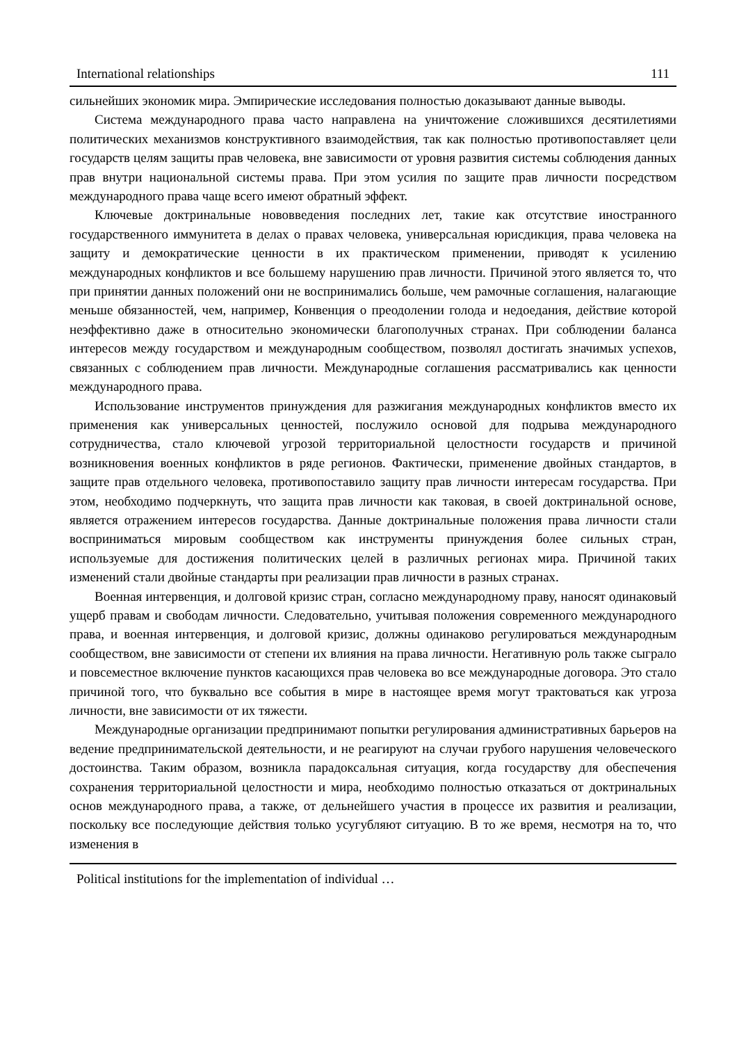International relationships 111
сильнейших экономик мира. Эмпирические исследования полностью доказывают данные выводы.
Система международного права часто направлена на уничтожение сложившихся десятилетиями политических механизмов конструктивного взаимодействия, так как полностью противопоставляет цели государств целям защиты прав человека, вне зависимости от уровня развития системы соблюдения данных прав внутри национальной системы права. При этом усилия по защите прав личности посредством международного права чаще всего имеют обратный эффект.
Ключевые доктринальные нововведения последних лет, такие как отсутствие иностранного государственного иммунитета в делах о правах человека, универсальная юрисдикция, права человека на защиту и демократические ценности в их практическом применении, приводят к усилению международных конфликтов и все большему нарушению прав личности. Причиной этого является то, что при принятии данных положений они не воспринимались больше, чем рамочные соглашения, налагающие меньше обязанностей, чем, например, Конвенция о преодолении голода и недоедания, действие которой неэффективно даже в относительно экономически благополучных странах. При соблюдении баланса интересов между государством и международным сообществом, позволял достигать значимых успехов, связанных с соблюдением прав личности. Международные соглашения рассматривались как ценности международного права.
Использование инструментов принуждения для разжигания международных конфликтов вместо их применения как универсальных ценностей, послужило основой для подрыва международного сотрудничества, стало ключевой угрозой территориальной целостности государств и причиной возникновения военных конфликтов в ряде регионов. Фактически, применение двойных стандартов, в защите прав отдельного человека, противопоставило защиту прав личности интересам государства. При этом, необходимо подчеркнуть, что защита прав личности как таковая, в своей доктринальной основе, является отражением интересов государства. Данные доктринальные положения права личности стали восприниматься мировым сообществом как инструменты принуждения более сильных стран, используемые для достижения политических целей в различных регионах мира. Причиной таких изменений стали двойные стандарты при реализации прав личности в разных странах.
Военная интервенция, и долговой кризис стран, согласно международному праву, наносят одинаковый ущерб правам и свободам личности. Следовательно, учитывая положения современного международного права, и военная интервенция, и долговой кризис, должны одинаково регулироваться международным сообществом, вне зависимости от степени их влияния на права личности. Негативную роль также сыграло и повсеместное включение пунктов касающихся прав человека во все международные договора. Это стало причиной того, что буквально все события в мире в настоящее время могут трактоваться как угроза личности, вне зависимости от их тяжести.
Международные организации предпринимают попытки регулирования административных барьеров на ведение предпринимательской деятельности, и не реагируют на случаи грубого нарушения человеческого достоинства. Таким образом, возникла парадоксальная ситуация, когда государству для обеспечения сохранения территориальной целостности и мира, необходимо полностью отказаться от доктринальных основ международного права, а также, от дельнейшего участия в процессе их развития и реализации, поскольку все последующие действия только усугубляют ситуацию. В то же время, несмотря на то, что изменения в
Political institutions for the implementation of individual …